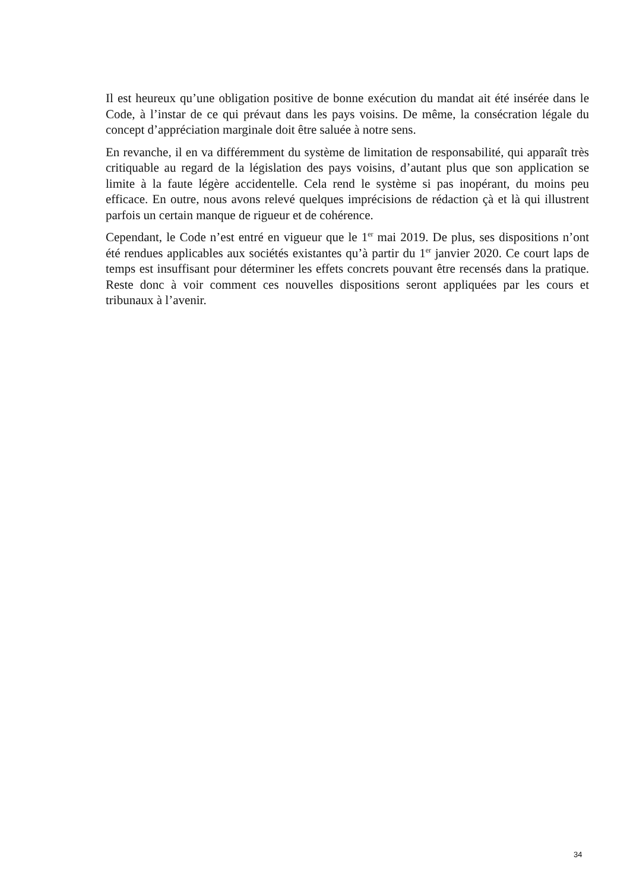Il est heureux qu’une obligation positive de bonne exécution du mandat ait été insérée dans le Code, à l’instar de ce qui prévaut dans les pays voisins. De même, la consécration légale du concept d’appréciation marginale doit être saluée à notre sens.
En revanche, il en va différemment du système de limitation de responsabilité, qui apparaît très critiquable au regard de la législation des pays voisins, d’autant plus que son application se limite à la faute légère accidentelle. Cela rend le système si pas inopérant, du moins peu efficace. En outre, nous avons relevé quelques imprécisions de rédaction çà et là qui illustrent parfois un certain manque de rigueur et de cohérence.
Cependant, le Code n’est entré en vigueur que le 1<sup>er</sup> mai 2019. De plus, ses dispositions n’ont été rendues applicables aux sociétés existantes qu’à partir du 1<sup>er</sup> janvier 2020. Ce court laps de temps est insuffisant pour déterminer les effets concrets pouvant être recensés dans la pratique. Reste donc à voir comment ces nouvelles dispositions seront appliquées par les cours et tribunaux à l’avenir.
34